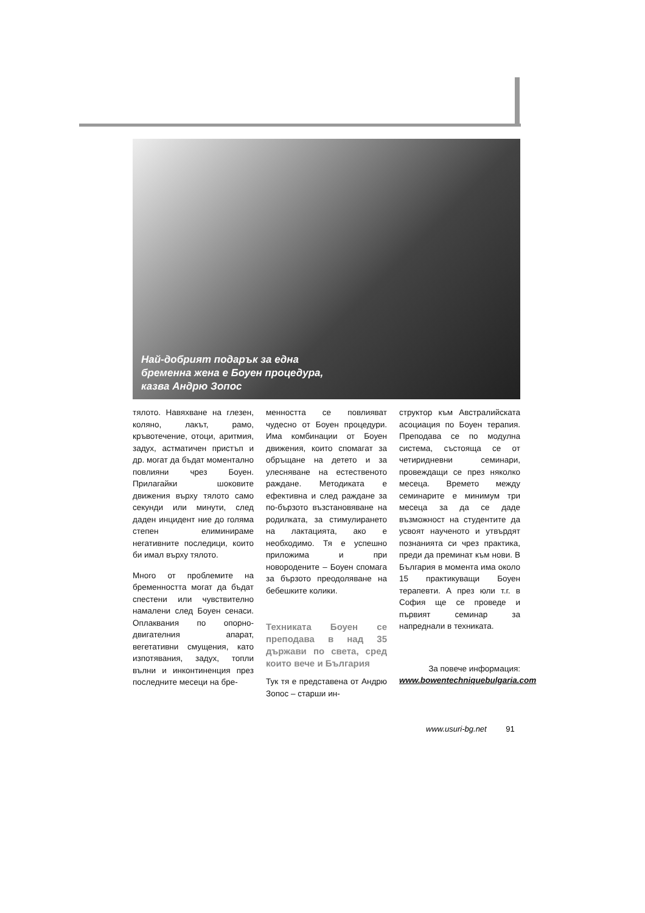Най-добрият подарък за една бременна жена е Боуен процедура, казва Андрю Зопос
тялото. Навяхване на глезен, коляно, лакът, рамо, кръвотечение, отоци, аритмия, задух, астматичен пристъп и др. могат да бъдат моментално повлияни чрез Боуен. Прилагайки шоковите движения върху тялото само секунди или минути, след даден инцидент ние до голяма степен елиминираме негативните последици, които би имал върху тялото.
Много от проблемите на бременността могат да бъдат спестени или чувствително намалени след Боуен сенаси. Оплаквания по опорно-двигателния апарат, вегетативни смущения, като изпотявания, задух, топли вълни и инконтиненция през последните месеци на бре-
менността се повлияват чудесно от Боуен процедури. Има комбинации от Боуен движения, които спомагат за обръщане на детето и за улесняване на естественото раждане. Методиката е ефективна и след раждане за по-бързото възстановяване на родилката, за стимулирането на лактацията, ако е необходимо. Тя е успешно приложима и при новородените – Боуен спомага за бързото преодоляване на бебешките колики.
Техниката Боуен се преподава в над 35 държави по света, сред които вече и България
Тук тя е представена от Андрю Зопос – старши ин-
структор към Австралийската асоциация по Боуен терапия. Преподава се по модулна система, състояща се от четиридневни семинари, провеждащи се през няколко месеца. Времето между семинарите е минимум три месеца за да се даде възможност на студентите да усвоят наученото и утвърдят познанията си чрез практика, преди да преминат към нови. В България в момента има около 15 практикуващи Боуен терапевти. А през юли т.г. в София ще се проведе и първият семинар за напреднали в техниката.
За повече информация:
www.bowentechniquebulgaria.com
www.usuri-bg.net 91